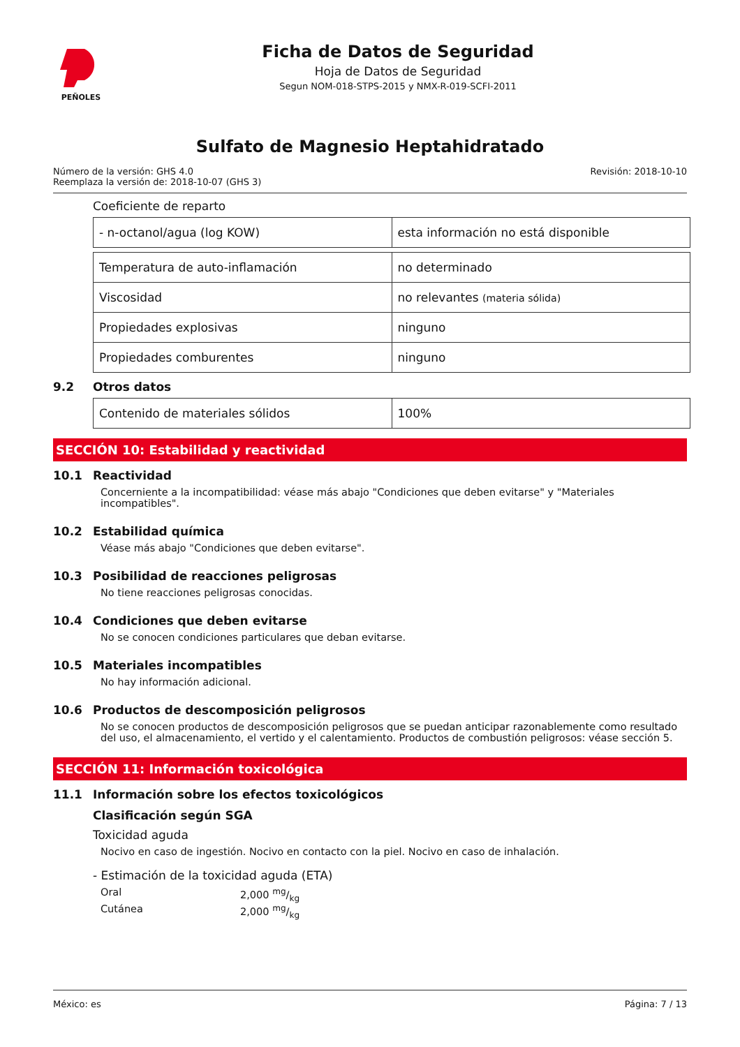PEÑOLES
Ficha de Datos de Seguridad
Hoja de Datos de Seguridad
Segun NOM-018-STPS-2015 y NMX-R-019-SCFI-2011
Sulfato de Magnesio Heptahidratado
Número de la versión: GHS 4.0
Reemplaza la versión de: 2018-10-07 (GHS 3)
Revisión: 2018-10-10
Coeficiente de reparto
| - n-octanol/agua (log KOW) | esta información no está disponible |
| Temperatura de auto-inflamación | no determinado |
| Viscosidad | no relevantes (materia sólida) |
| Propiedades explosivas | ninguno |
| Propiedades comburentes | ninguno |
9.2 Otros datos
| Contenido de materiales sólidos | 100% |
SECCIÓN 10: Estabilidad y reactividad
10.1 Reactividad
Concerniente a la incompatibilidad: véase más abajo "Condiciones que deben evitarse" y "Materiales incompatibles".
10.2 Estabilidad química
Véase más abajo "Condiciones que deben evitarse".
10.3 Posibilidad de reacciones peligrosas
No tiene reacciones peligrosas conocidas.
10.4 Condiciones que deben evitarse
No se conocen condiciones particulares que deban evitarse.
10.5 Materiales incompatibles
No hay información adicional.
10.6 Productos de descomposición peligrosos
No se conocen productos de descomposición peligrosos que se puedan anticipar razonablemente como resultado del uso, el almacenamiento, el vertido y el calentamiento. Productos de combustión peligrosos: véase sección 5.
SECCIÓN 11: Información toxicológica
11.1 Información sobre los efectos toxicológicos
Clasificación según SGA
Toxicidad aguda
Nocivo en caso de ingestión. Nocivo en contacto con la piel. Nocivo en caso de inhalación.
- Estimación de la toxicidad aguda (ETA)
Oral 2,000 mg/kg Cutánea 2,000 mg/kg
México: es Página: 7 / 13